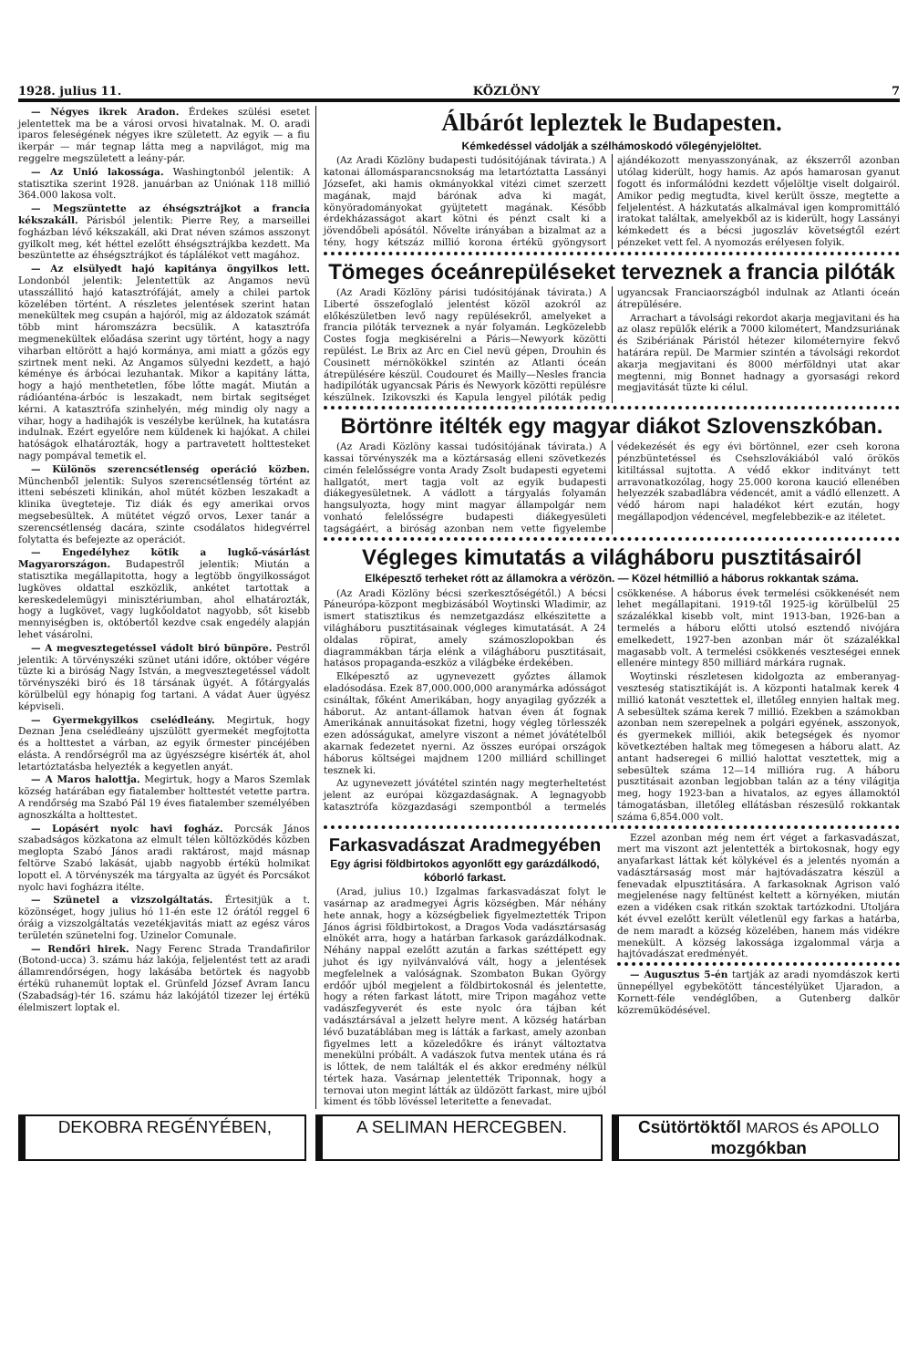1928. julius 11. KÖZLÖNY 7
— Négyes ikrek Aradon. Érdekes szülési esetet jelentettek ma be a városi orvosi hivatalnak. M. O. aradi iparos feleségének négyes ikre született. Az egyik — a fiu ikerpár — már tegnap látta meg a napvilágot, mig ma reggelre megszületett a leány-pár.
— Az Unió lakossága. Washingtonból jelentik: A statisztika szerint 1928. januárban az Uniónak 118 millió 364.000 lakosa volt.
— Megszüntette az éhségsztrájkot a francia kékszakáll. Párisból jelentik: Pierre Rey, a marseillei fogházban lévő kékszakáll, aki Drat néven számos asszonyt gyilkolt meg, két héttel ezelőtt éhségsztrájkba kezdett. Ma beszüntette az éhségsztrájkot és táplálékot vett magához.
— Az elsülyedt hajó kapitánya öngyilkos lett. Londonból jelentik: Jelentettük az Angamos nevü utasszállitó hajó katasztrófáját, amely a chilei partok közelében történt. A részletes jelentések szerint hatan menekültek meg csupán a hajóról, mig az áldozatok számát több mint háromszázra becsülik. A katasztrófa megmenekültek előadása szerint ugy történt, hogy a nagy viharban eltörött a hajó kormánya, ami miatt a gőzös egy szirtnek ment neki. Az Angamos sülyedni kezdett, a hajó kéménye és árbócai lezuhantak. Mikor a kapitány látta, hogy a hajó menthetetlen, főbe lőtte magát. Miután a rádióanténa-árbóc is leszakadt, nem birtak segitséget kérni. A katasztrófa szinhelyén, még mindig oly nagy a vihar, hogy a hadihajók is veszélybe kerülnek, ha kutatásra indulnak. Ezért egyelőre nem küldenek ki hajókat. A chilei hatóságok elhatározták, hogy a partravetett holttesteket nagy pompával temetik el.
— Különös szerencsétlenség operáció közben. Münchenből jelentik: Sulyos szerencsétlenség történt az itteni sebészeti klinikán, ahol mütét közben leszakadt a klinika üvegteteje. Tiz diák és egy amerikai orvos megsebesültek. A mütétet végző orvos, Lexer tanár a szerencsétlenség dacára, szinte csodálatos hidegvérrel folytatta és befejezte az operációt.
— Engedélyhez kötik a lugkő-vásárlást Magyarországon. Budapestről jelentik: Miután a statisztika megállapitotta, hogy a legtöbb öngyilkosságot lugköves oldattal eszközlik, ankétet tartottak a kereskedelemügyi minisztériumban, ahol elhatározták, hogy a lugkövet, vagy lugkőoldatot nagyobb, sőt kisebb mennyiségben is, októbertől kezdve csak engedély alapján lehet vásárolni.
— A megvesztegetéssel vádolt biró bünpöre. Pestről jelentik: A törvényszéki szünet utáni időre, október végére tüzte ki a biróság Nagy István, a megvesztegetéssel vádolt törvényszéki biró és 18 társának ügyét. A főtárgyalás körülbelül egy hónapig fog tartani. A vádat Auer ügyész képviseli.
— Gyermekgyilkos cselédleány. Megirtuk, hogy Deznan Jena cselédleány ujszülött gyermekét megfojtotta és a holttestet a várban, az egyik őrmester pincéjében elásta. A rendőrségről ma az ügyészségre kisérték át, ahol letartóztatásba helyezték a kegyetlen anyát.
— A Maros halottja. Megirtuk, hogy a Maros Szemlak község határában egy fiatalember holttestét vetette partra. A rendőrség ma Szabó Pál 19 éves fiatalember személyében agnoszkálta a holttestet.
— Lopásért nyolc havi fogház. Porcsák János szabadságos közkatona az elmult télen költözködés közben meglopta Szabó János aradi raktárost, majd másnap feltörve Szabó lakását, ujabb nagyobb értékü holmikat lopott el. A törvényszék ma tárgyalta az ügyét és Porcsákot nyolc havi fogházra itélte.
— Szünetel a vizszolgáltatás. Értesitjük a t. közönséget, hogy julius hó 11-én este 12 órától reggel 6 óráig a vizszolgáltatás vezetékjavitás miatt az egész város területén szünetelni fog. Uzinelor Comunale.
— Rendőri hirek. Nagy Ferenc Strada Trandafirilor (Botond-ucca) 3. számu ház lakója, feljelentést tett az aradi államrendőrségen, hogy lakásába betörtek és nagyobb értékü ruhanemüt loptak el. Grünfeld József Avram Iancu (Szabadság)-tér 16. számu ház lakójától tizezer lej értékü élelmiszert loptak el.
Álbárót lepleztek le Budapesten.
Kémkedéssel vádolják a szélhámoskodó vőlegényjelöltet.
(Az Aradi Közlöny budapesti tudósitójának távirata.) A katonai állomásparancsnokság ma letartóztatta Lassányi Józsefet, aki hamis okmányokkal vitézi cimet szerzett magának, majd bárónak adva ki magát, könyöradományokat gyüjtetett magának. Később érdekházasságot akart kötni és pénzt csalt ki a jövendőbeli apósától. Nővelte irányában a bizalmat az a tény, hogy kétszáz millió korona értékü gyöngysort ajándékozott menyasszonyának, az ékszerről azonban utólag kiderült, hogy hamis. Az após hamarosan gyanut fogott és informálódni kezdett vőjelöltje viselt dolgairól. Amikor pedig megtudta, kivel került össze, megtette a feljelentést. A házkutatás alkalmával igen kompromittáló iratokat találtak, amelyekből az is kiderült, hogy Lassányi kémkedett és a bécsi jugoszláv követségtől ezért pénzeket vett fel. A nyomozás erélyesen folyik.
Tömeges óceánrepüléseket terveznek a francia pilóták
(Az Aradi Közlöny párisi tudósitójának távirata.) A Liberté összefoglaló jelentést közöl azokról az előkészületben levő nagy repülésekről, amelyeket a francia pilóták terveznek a nyár folyamán. Legközelebb Costes fogja megkisérelni a Páris—Newyork közötti repülést. Le Brix az Arc en Ciel nevü gépen, Drouhin és Cousinett mérnökökkel szintén az Atlanti óceán átrepülésére készül. Coudouret és Mailly—Nesles francia hadipilóták ugyancsak Páris és Newyork közötti repülésre készülnek. Izikovszki és Kapula lengyel pilóták pedig ugyancsak Franciaországból indulnak az Atlanti óceán átrepülésére.
Arrachart a távolsági rekordot akarja megjavitani és ha az olasz repülők elérik a 7000 kilométert, Mandzsuriának és Szibériának Páristól hétezer kilométernyire fekvő határára repül. De Marmier szintén a távolsági rekordot akarja megjavitani és 8000 mérföldnyi utat akar megtenni, mig Bonnet hadnagy a gyorsasági rekord megjavitását tüzte ki célul.
Börtönre itélték egy magyar diákot Szlovenszkóban.
(Az Aradi Közlöny kassai tudósitójának távirata.) A kassai törvényszék ma a köztársaság elleni szövetkezés cimén felelősségre vonta Arady Zsolt budapesti egyetemi hallgatót, mert tagja volt az egyik budapesti diákegyesületnek. A vádlott a tárgyalás folyamán hangsulyozta, hogy mint magyar állampolgár nem vonható felelősségre budapesti diákegyesületi tagságáért, a biróság azonban nem vette figyelembe védekezését és egy évi börtönnel, ezer cseh korona pénzbüntetéssel és Csehszlovákiából való örökös kitiltással sujtotta. A védő ekkor inditványt tett arravonatkozólag, hogy 25.000 korona kaució ellenében helyezzék szabadlábra védencét, amit a vádló ellenzett. A védő három napi haladékot kért ezután, hogy megállapodjon védencével, megfelebbezik-e az itéletet.
Végleges kimutatás a világháboru pusztitásairól
Elképesztő terheket rótt az államokra a vérözön. — Közel hétmillió a háborus rokkantak száma.
(Az Aradi Közlöny bécsi szerkesztőségétől.) A bécsi Páneurópa-központ megbizásából Woytinski Wladimir, az ismert statisztikus és nemzetgazdász elkészitette a világháboru pusztitásainak végleges kimutatását. A 24 oldalas röpirat, amely számoszlopokban és diagrammákban tárja elénk a világháboru pusztitásait, hatásos propaganda-eszköz a világbéke érdekében.
Elképesztő az ugynevezett győztes államok eladósodása. Ezek 87,000.000,000 aranymárka adósságot csináltak, főként Amerikában, hogy anyagilag győzzék a háborut. Az antant-államok hatvan éven át fognak Amerikának annuitásokat fizetni, hogy végleg törlesszék ezen adósságukat, amelyre viszont a német jóvátételből akarnak fedezetet nyerni. Az összes európai országok háborus költségei majdnem 1200 milliárd schillinget tesznek ki.
Az ugynevezett jóvátétel szintén nagy megterheltetést jelent az európai közgazdaságnak. A legnagyobb katasztrófa közgazdasági szempontból a termelés csökkenése. A háborus évek termelési csökkenését nem lehet megállapitani. 1919-től 1925-ig körülbelül 25 százalékkal kisebb volt, mint 1913-ban, 1926-ban a termelés a háboru előtti utolsó esztendő nivójára emelkedett, 1927-ben azonban már öt százalékkal magasabb volt. A termelési csökkenés veszteségei ennek ellenére mintegy 850 milliárd márkára rugnak.
Woytinski részletesen kidolgozta az emberanyag-veszteség statisztikáját is. A központi hatalmak kerek 4 millió katonát vesztettek el, illetőleg ennyien haltak meg. A sebesültek száma kerek 7 millió. Ezekben a számokban azonban nem szerepelnek a polgári egyének, asszonyok, és gyermekek milliói, akik betegségek és nyomor következtében haltak meg tömegesen a háboru alatt. Az antant hadseregei 6 millió halottat vesztettek, mig a sebesültek száma 12—14 millióra rug. A háboru pusztitásait azonban legjobban talán az a tény világitja meg, hogy 1923-ban a hivatalos, az egyes államoktól támogatásban, illetőleg ellátásban részesülő rokkantak száma 6,854.000 volt.
Farkasvadászat Aradmegyében
Egy ágrisi földbirtokos agyonlőtt egy garázdálkodó, kóborló farkast.
(Arad, julius 10.) Izgalmas farkasvadászat folyt le vasárnap az aradmegyei Ágris községben. Már néhány hete annak, hogy a községbeliek figyelmeztették Tripon János ágrisi földbirtokost, a Dragos Voda vadásztársaság elnökét arra, hogy a határban farkasok garázdálkodnak. Néhány nappal ezelőtt azután a farkas széttépett egy juhot és igy nyilvánvalóvá vált, hogy a jelentések megfelelnek a valóságnak. Szombaton Bukan György erdőőr ujból megjelent a földbirtokosnál és jelentette, hogy a réten farkast látott, mire Tripon magához vette vadászfegyverét és este nyolc óra tájban két vadásztársával a jelzett helyre ment. A község határban lévő buzatáblában meg is látták a farkast, amely azonban figyelmes lett a közeledőkre és irányt változtatva menekülni próbált. A vadászok futva mentek utána és rá is lőttek, de nem találták el és akkor eredmény nélkül tértek haza. Vasárnap jelentették Triponnak, hogy a ternovai uton megint látták az üldözött farkast, mire ujból kiment és több lövéssel leteritette a fenevadat.
Ezzel azonban még nem ért véget a farkasvadászat, mert ma viszont azt jelentették a birtokosnak, hogy egy anyafarkast láttak két kölykével és a jelentés nyomán a vadásztársaság most már hajtóvadászatra készül a fenevadak elpusztitására. A farkasoknak Agrison való megjelenése nagy feltünést keltett a környéken, miután ezen a vidéken csak ritkán szoktak tartózkodni. Utoljára két évvel ezelőtt került véletlenül egy farkas a határba, de nem maradt a község közelében, hanem más vidékre menekült. A község lakossága izgalommal várja a hajtóvadászat eredményét.
— Augusztus 5-én tartják az aradi nyomdászok kerti ünnepéllyel egybekötött táncestélyüket Ujaradon, a Kornett-féle vendéglőben, a Gutenberg dalkör közremüködésével.
DEKOBRA REGÉNYÉBEN, A SELIMAN HERCEGBEN. Csütörtöktől MAROS és APOLLO mozgókban